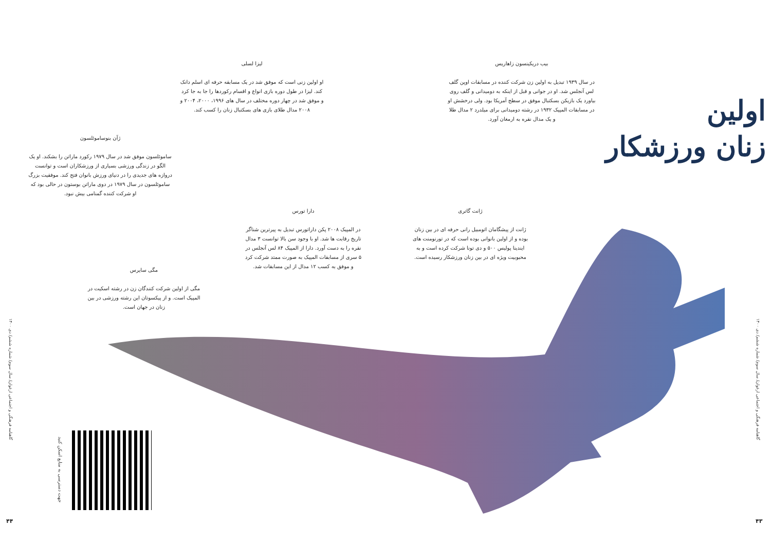اولین
زنان ورزشکار
بیب دریکینسون زاهاریس
در سال ۱۹۳۹ تبدیل به اولین زن شرکت کننده در مسابقات اوپن گلف لس آنجلس شد. او در جوانی و قبل از اینکه به دومیدانی و گلف روی بیاورد یک بازیکن بسکتبال موفق در سطح آمریکا بود. ولی درخشش او در مسابقات المپیک ۱۹۳۲ در رشته دومیدانی برای میلدرد ۲ مدال طلا و یک مدال نقره به ارمغان آورد.
لیزا لسلی
او اولین زنی است که موفق شد در یک مسابقه حرفه ای اسلم دانک کند. لیزا در طول دوره بازی انواع و اقسام رکوردها را جا به جا کرد و موفق شد در چهار دوره مختلف در سال های ۱۹۹۶، ۲۰۰۰، ۲۰۰۴ و ۲۰۰۸ مدال طلای بازی های بسکتبال زنان را کسب کند.
ژآن بنوساموئلسون
ساموئلسون موفق شد در سال ۱۹۷۹ رکورد ماراتن را بشکند. او یک الگو در زندگی ورزشی بسیاری از ورزشکاران است و توانست دروازه های جدیدی را در دنیای ورزش بانوان فتح کند. موفقیت بزرگ ساموئلسون در سال ۱۹۷۹ در دوی ماراتن بوستون در حالی بود که او شرکت کننده گمنامی بیش نبود.
ژانت گاتری
ژانت از پیشگامان اتومبیل رانی حرفه ای در بین زنان بوده و از اولین بانوانی بوده است که در تورنومنت های ایندینا پولیس ۵۰۰ و دی تونا شرکت کرده است و به محبوبیت ویژه ای در بین زنان ورزشکار رسیده است.
دارا تورس
در المپیک ۲۰۰۸ پکن داراتورس تبدیل به پیرترین شناگر تاریخ رقابت ها شد. او با وجود سن بالا توانست ۳ مدال نقره را به دست آورد. دارا از المپیک ۸۴ لس آنجلس در ۵ سری از مسابقات المپیک به صورت ممتد شرکت کرد و موفق به کسب ۱۲ مدال از این مسابقات شد.
مگی سایرس
مگی از اولین شرکت کنندگان زن در رشته اسکیت در المپیک است. و از پیکسوتان این رشته ورزشی در بین زنان در جهان است.
جهت دسترسی به منابع اسکن کنید
گاهنامه فرهنگی و اجتماعی ارغوان/ سال سوم/ شماره ششم/ دی ۱۴۰۰
گاهنامه فرهنگی و اجتماعی ارغوان/ سال سوم/ شماره ششم/ دی ۱۴۰۰
۴۴ ۴۳